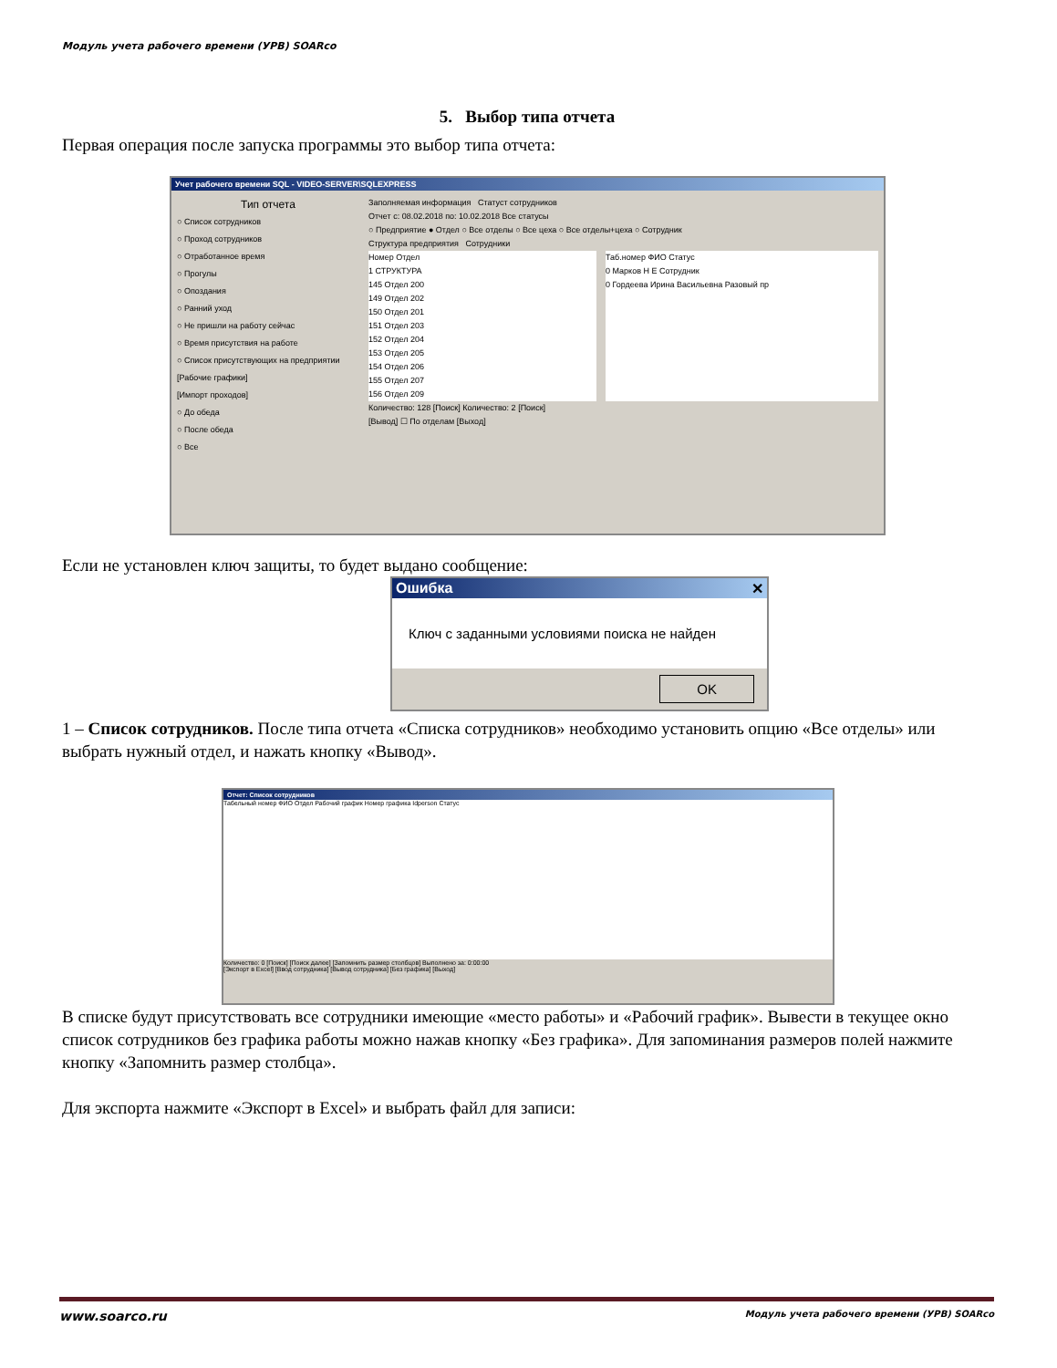Модуль учета рабочего времени (УРВ) SOARco
5. Выбор типа отчета
Первая операция после запуска программы это выбор типа отчета:
Учет рабочего времени SQL - VIDEO-SERVER\SQLEXPRESS
Тип отчета
○ Список сотрудников
○ Проход сотрудников
○ Отработанное время
○ Прогулы
○ Опоздания
○ Ранний уход
○ Не пришли на работу сейчас
○ Время присутствия на работе
○ Список присутствующих на предприятии
[Рабочие графики]
[Импорт проходов]
○ До обеда
○ После обеда
○ Все
Заполняемая информация Статуст сотрудников
Отчет с: 08.02.2018 по: 10.02.2018 Все статусы
○ Предприятие ● Отдел ○ Все отделы ○ Все цеха ○ Все отделы+цеха ○ Сотрудник
Структура предприятия Сотрудники
Номер Отдел
1 СТРУКТУРА
145 Отдел 200
149 Отдел 202
150 Отдел 201
151 Отдел 203
152 Отдел 204
153 Отдел 205
154 Отдел 206
155 Отдел 207
156 Отдел 209
Таб.номер ФИО Статус
0 Марков Н Е Сотрудник
0 Гордеева Ирина Васильевна Разовый пр
Количество: 128 [Поиск] Количество: 2 [Поиск]
[Вывод] ☐ По отделам [Выход]
Если не установлен ключ защиты, то будет выдано сообщение:
Ошибка ✕
Ключ с заданными условиями поиска не найден
OK
1 – Список сотрудников. После типа отчета «Списка сотрудников» необходимо установить опцию «Все отделы» или выбрать нужный отдел, и нажать кнопку «Вывод».
Отчет: Список сотрудников
Табельный номер ФИО Отдел Рабочий график Номер графика Idperson Статус
Количество: 0 [Поиск] [Поиск далее] [Запомнить размер столбцов] Выполнено за: 0:00:00
[Экспорт в Excel] [Ввод сотрудника] [Вывод сотрудника] [Без графика] [Выход]
В списке будут присутствовать все сотрудники имеющие «место работы» и «Рабочий график». Вывести в текущее окно список сотрудников без графика работы можно нажав кнопку «Без графика». Для запоминания размеров полей нажмите кнопку «Запомнить размер столбца».
Для экспорта нажмите «Экспорт в Excel» и выбрать файл для записи:
www.soarco.ru Модуль учета рабочего времени (УРВ) SOARco